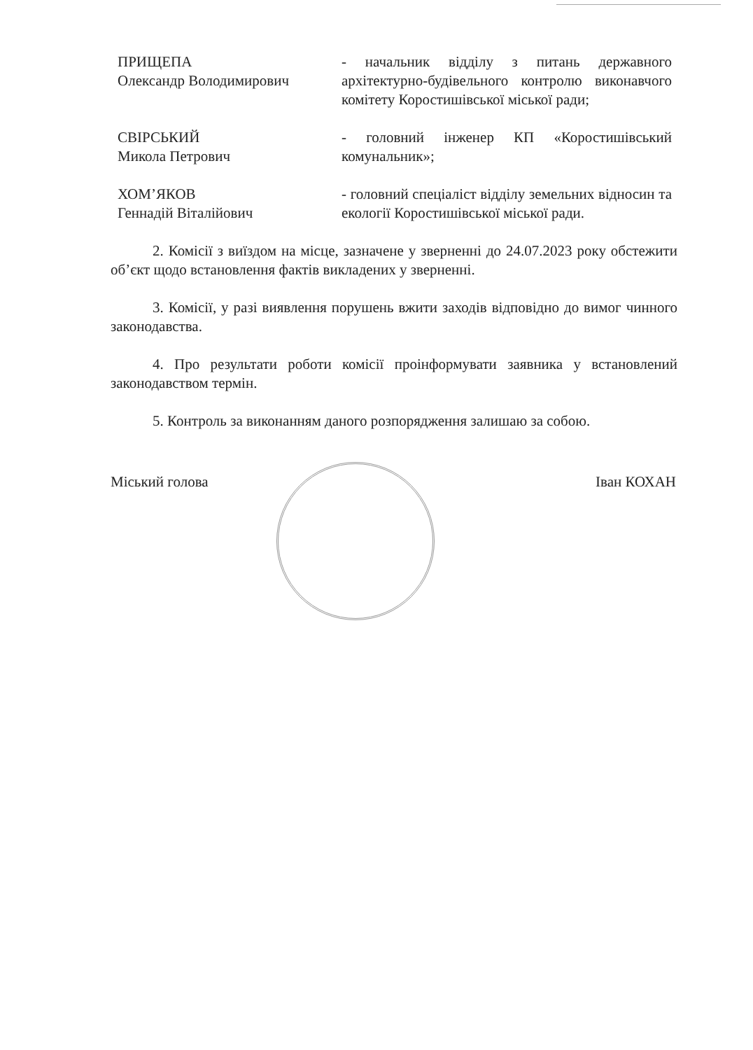ПРИЩЕПА
Олександр Володимирович
- начальник відділу з питань державного архітектурно-будівельного контролю виконавчого комітету Коростишівської міської ради;
СВІРСЬКИЙ
Микола Петрович
- головний інженер КП «Коростишівський комунальник»;
ХОМ’ЯКОВ
Геннадій Віталійович
- головний спеціаліст відділу земельних відносин та екології Коростишівської міської ради.
2. Комісії з виїздом на місце, зазначене у зверненні до 24.07.2023 року обстежити об’єкт щодо встановлення фактів викладених у зверненні.
3. Комісії, у разі виявлення порушень вжити заходів відповідно до вимог чинного законодавства.
4. Про результати роботи комісії проінформувати заявника у встановлений законодавством термін.
5. Контроль за виконанням даного розпорядження залишаю за собою.
Міський голова Іван КОХАН